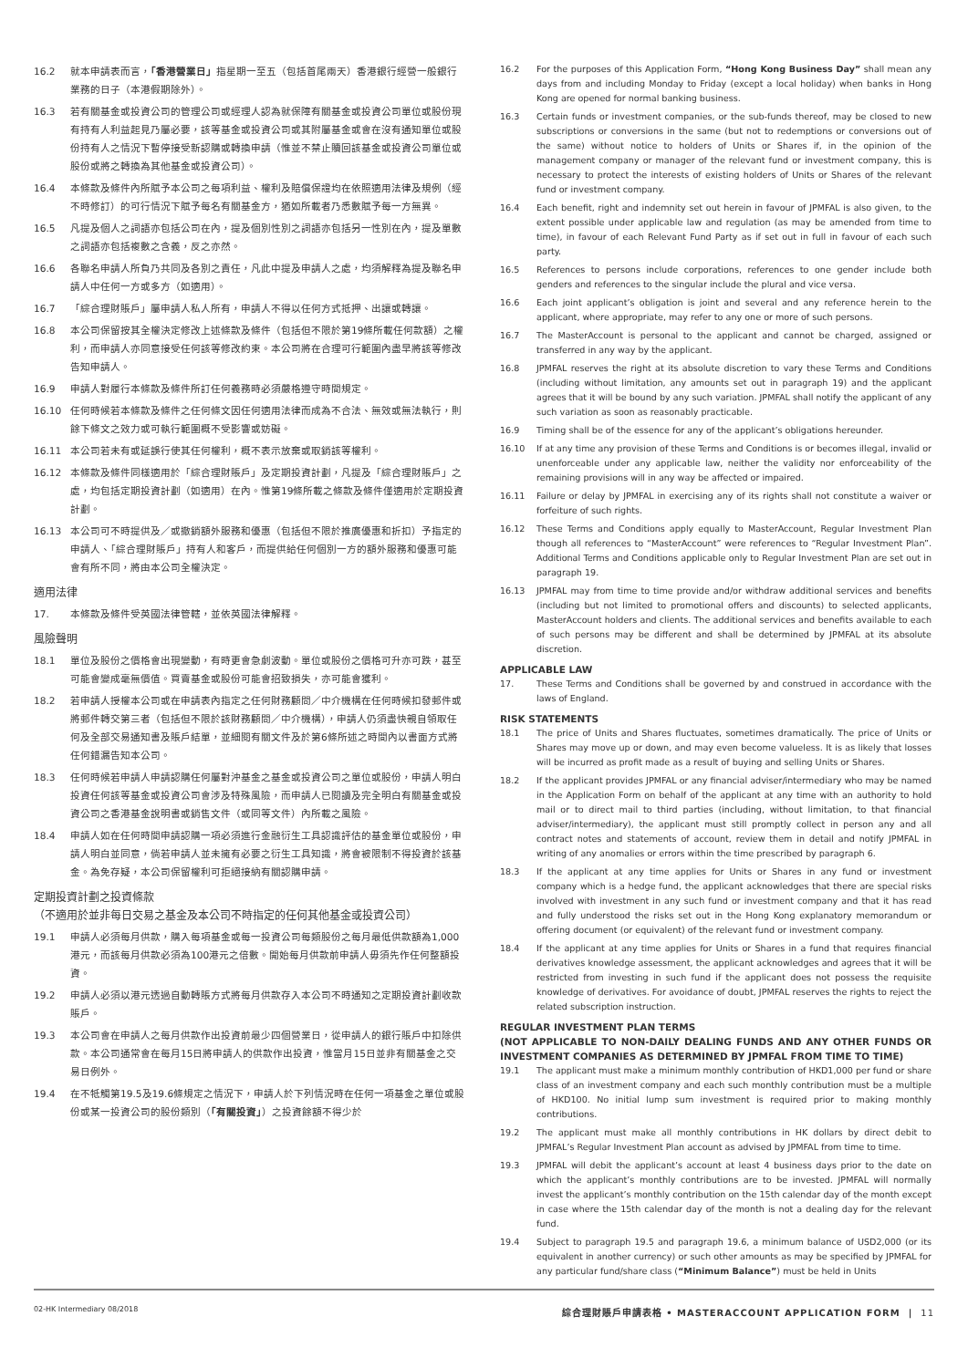16.2 就本申請表而言，「香港營業日」指星期一至五（包括首尾兩天）香港銀行經營一般銀行業務的日子（本港假期除外）。
16.3 若有關基金或投資公司的管理公司或經理人認為就保障有關基金或投資公司單位或股份現有持有人利益起見乃屬必要，該等基金或投資公司或其附屬基金或會在沒有通知單位或股份持有人之情況下暫停接受新認購或轉換申請（惟並不禁止贖回該基金或投資公司單位或股份或將之轉換為其他基金或投資公司）。
16.4 本條款及條件內所賦予本公司之每項利益、權利及賠償保證均在依照適用法律及規例（經不時修訂）的可行情況下賦予每名有關基金方，猶如所載者乃悉數賦予每一方無異。
16.5 凡提及個人之詞語亦包括公司在內，提及個別性別之詞語亦包括另一性別在內，提及單數之詞語亦包括複數之含義，反之亦然。
16.6 各聯名申請人所負乃共同及各別之責任，凡此中提及申請人之處，均須解釋為提及聯名申請人中任何一方或多方（如適用）。
16.7 「綜合理財賬戶」屬申請人私人所有，申請人不得以任何方式抵押、出讓或轉讓。
16.8 本公司保留按其全權決定修改上述條款及條件（包括但不限於第19條所載任何款額）之權利，而申請人亦同意接受任何該等修改約束。本公司將在合理可行範圍內盡早將該等修改告知申請人。
16.9 申請人對履行本條款及條件所訂任何義務時必須嚴格遵守時間規定。
16.10 任何時候若本條款及條件之任何條文因任何適用法律而成為不合法、無效或無法執行，則餘下條文之效力或可執行範圍概不受影響或妨礙。
16.11 本公司若未有或延誤行使其任何權利，概不表示放棄或取銷該等權利。
16.12 本條款及條件同樣適用於「綜合理財賬戶」及定期投資計劃，凡提及「綜合理財賬戶」之處，均包括定期投資計劃（如適用）在內。惟第19條所載之條款及條件僅適用於定期投資計劃。
16.13 本公司可不時提供及／或撤銷額外服務和優惠（包括但不限於推廣優惠和折扣）予指定的申請人、「綜合理財賬戶」持有人和客戶，而提供給任何個別一方的額外服務和優惠可能會有所不同，將由本公司全權決定。
適用法律
17. 本條款及條件受英國法律管轄，並依英國法律解釋。
風險聲明
18.1 單位及股份之價格會出現變動，有時更會急劇波動。單位或股份之價格可升亦可跌，甚至可能會變成毫無價值。買賣基金或股份可能會招致損失，亦可能會獲利。
18.2 若申請人授權本公司或在申請表內指定之任何財務顧問／中介機構在任何時候扣發郵件或將郵件轉交第三者（包括但不限於該財務顧問／中介機構），申請人仍須盡快親自領取任何及全部交易通知書及賬戶結單，並細閱有關文件及於第6條所述之時間內以書面方式將任何錯漏告知本公司。
18.3 任何時候若申請人申請認購任何屬對沖基金之基金或投資公司之單位或股份，申請人明白投資任何該等基金或投資公司會涉及特殊風險，而申請人已閱讀及完全明白有關基金或投資公司之香港基金說明書或銷售文件（或同等文件）內所載之風險。
18.4 申請人如在任何時間申請認購一項必須進行金融衍生工具認識評估的基金單位或股份，申請人明白並同意，倘若申請人並未擁有必要之衍生工具知識，將會被限制不得投資於該基金。為免存疑，本公司保留權利可拒絕接納有關認購申請。
定期投資計劃之投資條款
（不適用於並非每日交易之基金及本公司不時指定的任何其他基金或投資公司）
19.1 申請人必須每月供款，購入每項基金或每一投資公司每類股份之每月最低供款額為1,000港元，而該每月供款必須為100港元之倍數。開始每月供款前申請人毋須先作任何整額投資。
19.2 申請人必須以港元透過自動轉賬方式將每月供款存入本公司不時通知之定期投資計劃收款賬戶。
19.3 本公司會在申請人之每月供款作出投資前最少四個營業日，從申請人的銀行賬戶中扣除供款。本公司通常會在每月15日將申請人的供款作出投資，惟當月15日並非有關基金之交易日例外。
19.4 在不牴觸第19.5及19.6條規定之情況下，申請人於下列情況時在任何一項基金之單位或股份或某一投資公司的股份類別（「有關投資」）之投資餘額不得少於
16.2 For the purposes of this Application Form, “Hong Kong Business Day” shall mean any days from and including Monday to Friday (except a local holiday) when banks in Hong Kong are opened for normal banking business.
16.3 Certain funds or investment companies, or the sub-funds thereof, may be closed to new subscriptions or conversions in the same (but not to redemptions or conversions out of the same) without notice to holders of Units or Shares if, in the opinion of the management company or manager of the relevant fund or investment company, this is necessary to protect the interests of existing holders of Units or Shares of the relevant fund or investment company.
16.4 Each benefit, right and indemnity set out herein in favour of JPMFAL is also given, to the extent possible under applicable law and regulation (as may be amended from time to time), in favour of each Relevant Fund Party as if set out in full in favour of each such party.
16.5 References to persons include corporations, references to one gender include both genders and references to the singular include the plural and vice versa.
16.6 Each joint applicant’s obligation is joint and several and any reference herein to the applicant, where appropriate, may refer to any one or more of such persons.
16.7 The MasterAccount is personal to the applicant and cannot be charged, assigned or transferred in any way by the applicant.
16.8 JPMFAL reserves the right at its absolute discretion to vary these Terms and Conditions (including without limitation, any amounts set out in paragraph 19) and the applicant agrees that it will be bound by any such variation. JPMFAL shall notify the applicant of any such variation as soon as reasonably practicable.
16.9 Timing shall be of the essence for any of the applicant’s obligations hereunder.
16.10 If at any time any provision of these Terms and Conditions is or becomes illegal, invalid or unenforceable under any applicable law, neither the validity nor enforceability of the remaining provisions will in any way be affected or impaired.
16.11 Failure or delay by JPMFAL in exercising any of its rights shall not constitute a waiver or forfeiture of such rights.
16.12 These Terms and Conditions apply equally to MasterAccount, Regular Investment Plan though all references to “MasterAccount” were references to “Regular Investment Plan”. Additional Terms and Conditions applicable only to Regular Investment Plan are set out in paragraph 19.
16.13 JPMFAL may from time to time provide and/or withdraw additional services and benefits (including but not limited to promotional offers and discounts) to selected applicants, MasterAccount holders and clients. The additional services and benefits available to each of such persons may be different and shall be determined by JPMFAL at its absolute discretion.
APPLICABLE LAW
17. These Terms and Conditions shall be governed by and construed in accordance with the laws of England.
RISK STATEMENTS
18.1 The price of Units and Shares fluctuates, sometimes dramatically. The price of Units or Shares may move up or down, and may even become valueless. It is as likely that losses will be incurred as profit made as a result of buying and selling Units or Shares.
18.2 If the applicant provides JPMFAL or any financial adviser/intermediary who may be named in the Application Form on behalf of the applicant at any time with an authority to hold mail or to direct mail to third parties (including, without limitation, to that financial adviser/intermediary), the applicant must still promptly collect in person any and all contract notes and statements of account, review them in detail and notify JPMFAL in writing of any anomalies or errors within the time prescribed by paragraph 6.
18.3 If the applicant at any time applies for Units or Shares in any fund or investment company which is a hedge fund, the applicant acknowledges that there are special risks involved with investment in any such fund or investment company and that it has read and fully understood the risks set out in the Hong Kong explanatory memorandum or offering document (or equivalent) of the relevant fund or investment company.
18.4 If the applicant at any time applies for Units or Shares in a fund that requires financial derivatives knowledge assessment, the applicant acknowledges and agrees that it will be restricted from investing in such fund if the applicant does not possess the requisite knowledge of derivatives. For avoidance of doubt, JPMFAL reserves the rights to reject the related subscription instruction.
REGULAR INVESTMENT PLAN TERMS
(NOT APPLICABLE TO NON-DAILY DEALING FUNDS AND ANY OTHER FUNDS OR INVESTMENT COMPANIES AS DETERMINED BY JPMFAL FROM TIME TO TIME)
19.1 The applicant must make a minimum monthly contribution of HKD1,000 per fund or share class of an investment company and each such monthly contribution must be a multiple of HKD100. No initial lump sum investment is required prior to making monthly contributions.
19.2 The applicant must make all monthly contributions in HK dollars by direct debit to JPMFAL’s Regular Investment Plan account as advised by JPMFAL from time to time.
19.3 JPMFAL will debit the applicant’s account at least 4 business days prior to the date on which the applicant’s monthly contributions are to be invested. JPMFAL will normally invest the applicant’s monthly contribution on the 15th calendar day of the month except in case where the 15th calendar day of the month is not a dealing day for the relevant fund.
19.4 Subject to paragraph 19.5 and paragraph 19.6, a minimum balance of USD2,000 (or its equivalent in another currency) or such other amounts as may be specified by JPMFAL for any particular fund/share class (“Minimum Balance”) must be held in Units
02-HK Intermediary 08/2018 綜合理財賬戶申請表格 • MASTERACCOUNT APPLICATION FORM | 11